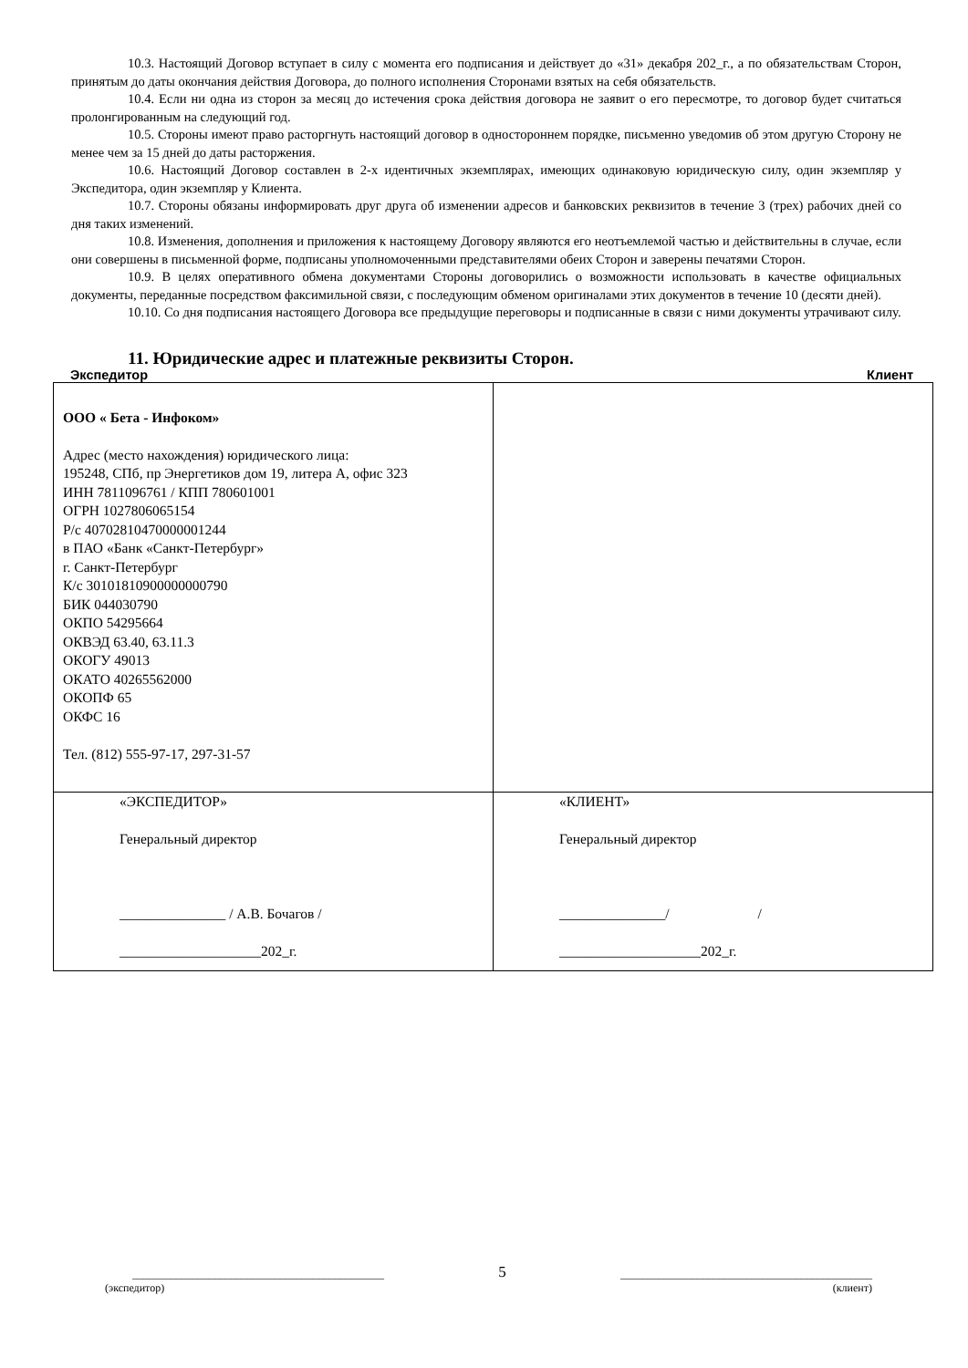10.3. Настоящий Договор вступает в силу с момента его подписания и действует до «31» декабря 202_г., а по обязательствам Сторон, принятым до даты окончания действия Договора, до полного исполнения Сторонами взятых на себя обязательств.
10.4. Если ни одна из сторон за месяц до истечения срока действия договора не заявит о его пересмотре, то договор будет считаться пролонгированным на следующий год.
10.5. Стороны имеют право расторгнуть настоящий договор в одностороннем порядке, письменно уведомив об этом другую Сторону не менее чем за 15 дней до даты расторжения.
10.6. Настоящий Договор составлен в 2-х идентичных экземплярах, имеющих одинаковую юридическую силу, один экземпляр у Экспедитора, один экземпляр у Клиента.
10.7. Стороны обязаны информировать друг друга об изменении адресов и банковских реквизитов в течение 3 (трех) рабочих дней со дня таких изменений.
10.8. Изменения, дополнения и приложения к настоящему Договору являются его неотъемлемой частью и действительны в случае, если они совершены в письменной форме, подписаны уполномоченными представителями обеих Сторон и заверены печатями Сторон.
10.9. В целях оперативного обмена документами Стороны договорились о возможности использовать в качестве официальных документы, переданные посредством факсимильной связи, с последующим обменом оригиналами этих документов в течение 10 (десяти дней).
10.10. Со дня подписания настоящего Договора все предыдущие переговоры и подписанные в связи с ними документы утрачивают силу.
11. Юридические адрес и платежные реквизиты Сторон.
Экспедитор Клиент
| ООО « Бета - Инфоком» Адрес (место нахождения) юридического лица: 195248, СПб, пр Энергетиков дом 19, литера А, офис 323 ИНН 7811096761 / КПП 780601001 ОГРН 1027806065154 Р/с 40702810470000001244 в ПАО «Банк «Санкт-Петербург» г. Санкт-Петербург К/с 30101810900000000790 БИК 044030790 ОКПО 54295664 ОКВЭД 63.40, 63.11.3 ОКОГУ 49013 ОКАТО 40265562000 ОКОПФ 65 ОКФС 16 Тел. (812) 555-97-17, 297-31-57 | |
| «ЭКСПЕДИТОР» Генеральный директор _______________ / А.В. Бочагов / ____________________202_г. | «КЛИЕНТ» Генеральный директор _______________/ / ____________________202_г. |
______________________________________________ 5 ______________________________________________
(экспедитор) (клиент)